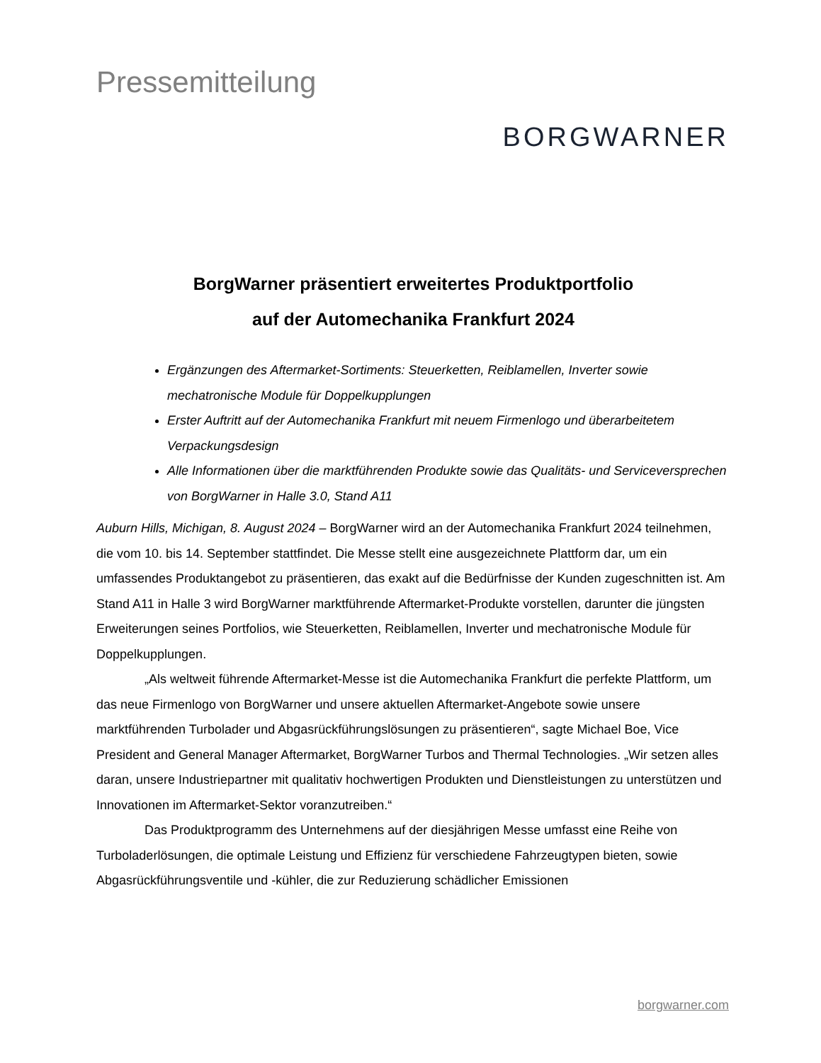Pressemitteilung
BORGWARNER
BorgWarner präsentiert erweitertes Produktportfolio
auf der Automechanika Frankfurt 2024
Ergänzungen des Aftermarket-Sortiments: Steuerketten, Reiblamellen, Inverter sowie mechatronische Module für Doppelkupplungen
Erster Auftritt auf der Automechanika Frankfurt mit neuem Firmenlogo und überarbeitetem Verpackungsdesign
Alle Informationen über die marktführenden Produkte sowie das Qualitäts- und Serviceversprechen von BorgWarner in Halle 3.0, Stand A11
Auburn Hills, Michigan, 8. August 2024 – BorgWarner wird an der Automechanika Frankfurt 2024 teilnehmen, die vom 10. bis 14. September stattfindet. Die Messe stellt eine ausgezeichnete Plattform dar, um ein umfassendes Produktangebot zu präsentieren, das exakt auf die Bedürfnisse der Kunden zugeschnitten ist. Am Stand A11 in Halle 3 wird BorgWarner marktführende Aftermarket-Produkte vorstellen, darunter die jüngsten Erweiterungen seines Portfolios, wie Steuerketten, Reiblamellen, Inverter und mechatronische Module für Doppelkupplungen.
„Als weltweit führende Aftermarket-Messe ist die Automechanika Frankfurt die perfekte Plattform, um das neue Firmenlogo von BorgWarner und unsere aktuellen Aftermarket-Angebote sowie unsere marktführenden Turbolader und Abgasrückführungslösungen zu präsentieren“, sagte Michael Boe, Vice President and General Manager Aftermarket, BorgWarner Turbos and Thermal Technologies. „Wir setzen alles daran, unsere Industriepartner mit qualitativ hochwertigen Produkten und Dienstleistungen zu unterstützen und Innovationen im Aftermarket-Sektor voranzutreiben.“
Das Produktprogramm des Unternehmens auf der diesjährigen Messe umfasst eine Reihe von Turboladerlösungen, die optimale Leistung und Effizienz für verschiedene Fahrzeugtypen bieten, sowie Abgasrückführungsventile und -kühler, die zur Reduzierung schädlicher Emissionen
borgwarner.com